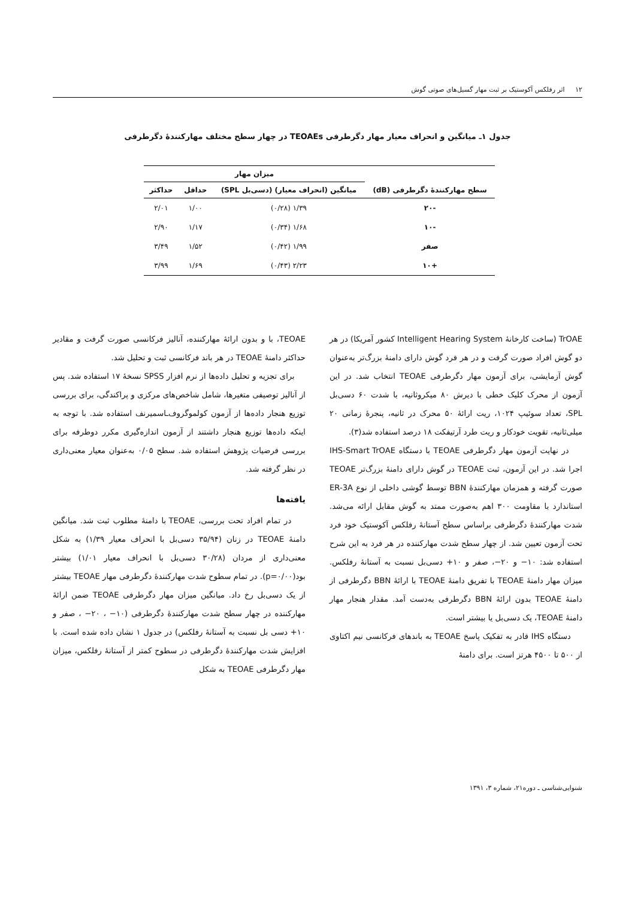۱۲ اثر رفلکس آکوستیک بر ثبت مهار گسیل‌های صوتی گوش
جدول ۱ـ میانگین و انحراف معیار مهار دگرطرفی TEOAEs در چهار سطح مختلف مهارکنندهٔ دگرطرفی
| سطح مهارکنندهٔ دگرطرفی (dB) | میزان مهار | | |
| --- | --- | --- | --- |
| | میانگین (انحراف معیار) (دسی‌بل SPL) | حداقل | حداکثر |
| -۲۰ | ۱/۳۹ (۰/۲۸) | ۱/۰۰ | ۲/۰۱ |
| -۱۰ | ۱/۶۸ (۰/۳۴) | ۱/۱۷ | ۲/۹۰ |
| صفر | ۱/۹۹ (۰/۴۲) | ۱/۵۲ | ۳/۴۹ |
| +۱۰ | ۲/۲۳ (۰/۴۳) | ۱/۶۹ | ۳/۹۹ |
TrOAE (ساخت کارخانهٔ Intelligent Hearing System کشور آمریکا) در هر دو گوش افراد صورت گرفت و در هر فرد گوش دارای دامنهٔ بزرگ‌تر به‌عنوان گوش آزمایشی، برای آزمون مهار دگرطرفی TEOAE انتخاب شد. در این آزمون از محرک کلیک خطی با دیرش ۸۰ میکروثانیه، با شدت ۶۰ دسی‌بل SPL، تعداد سوئیپ ۱۰۲۴، ریت ارائهٔ ۵۰ محرک در ثانیه، پنجرهٔ زمانی ۲۰ میلی‌ثانیه، تقویت خودکار و ریت طرد آرتیفکت ۱۸ درصد استفاده شد(۳).
در نهایت آزمون مهار دگرطرفی TEOAE با دستگاه IHS-Smart TrOAE اجرا شد. در این آزمون، ثبت TEOAE در گوش دارای دامنهٔ بزرگ‌تر TEOAE صورت گرفته و همزمان مهارکنندهٔ BBN توسط گوشی داخلی از نوع ER-3A استاندارد با مقاومت ۳۰۰ اهم به‌صورت ممتد به گوش مقابل ارائه می‌شد. شدت مهارکنندهٔ دگرطرفی براساس سطح آستانهٔ رفلکس آکوستیک خود فرد تحت آزمون تعیین شد. از چهار سطح شدت مهارکننده در هر فرد به این شرح استفاده شد: ۱۰− و ۲۰−، صفر و ۱۰+ دسی‌بل نسبت به آستانهٔ رفلکس. میزان مهار دامنهٔ TEOAE با تفریق دامنهٔ TEOAE با ارائهٔ BBN دگرطرفی از دامنهٔ TEOAE بدون ارائهٔ BBN دگرطرفی به‌دست آمد. مقدار هنجار مهار دامنهٔ TEOAE، یک دسی‌بل یا بیشتر است.
دستگاه IHS قادر به تفکیک پاسخ TEOAE به باندهای فرکانسی نیم اکتاوی از ۵۰۰ تا ۴۵۰۰ هرتز است. برای دامنهٔ
TEOAE، با و بدون ارائهٔ مهارکننده، آنالیز فرکانسی صورت گرفت و مقادیر حداکثر دامنهٔ TEOAE در هر باند فرکانسی ثبت و تحلیل شد.
برای تجزیه و تحلیل داده‌ها از نرم افزار SPSS نسخهٔ ۱۷ استفاده شد. پس از آنالیز توصیفی متغیرها، شامل شاخص‌های مرکزی و پراکندگی، برای بررسی توزیع هنجار داده‌ها از آزمون کولموگروف‌ـاسمیرنف استفاده شد. با توجه به اینکه داده‌ها توزیع هنجار داشتند از آزمون اندازه‌گیری مکرر دوطرفه برای بررسی فرضیات پژوهش استفاده شد. سطح ۰/۰۵ به‌عنوان معیار معنی‌داری در نظر گرفته شد.
یافته‌ها
در تمام افراد تحت بررسی، TEOAE با دامنهٔ مطلوب ثبت شد. میانگین دامنهٔ TEOAE در زنان (۳۵/۹۴ دسی‌بل با انحراف معیار ۱/۳۹) به شکل معنی‌داری از مردان (۳۰/۲۸ دسی‌بل با انحراف معیار ۱/۰۱) بیشتر بود(p=۰/۰۰). در تمام سطوح شدت مهارکنندهٔ دگرطرفی مهار TEOAE بیشتر از یک دسی‌بل رخ داد. میانگین میزان مهار دگرطرفی TEOAE ضمن ارائهٔ مهارکننده در چهار سطح شدت مهارکنندهٔ دگرطرفی (۱۰− ، ۲۰− ، صفر و ۱۰+ دسی بل نسبت به آستانهٔ رفلکس) در جدول ۱ نشان داده شده است. با افزایش شدت مهارکنندهٔ دگرطرفی در سطوح کمتر از آستانهٔ رفلکس، میزان مهار دگرطرفی TEOAE به شکل
شنوایی‌شناسی ـ دوره۲۱، شماره ۳، ۱۳۹۱